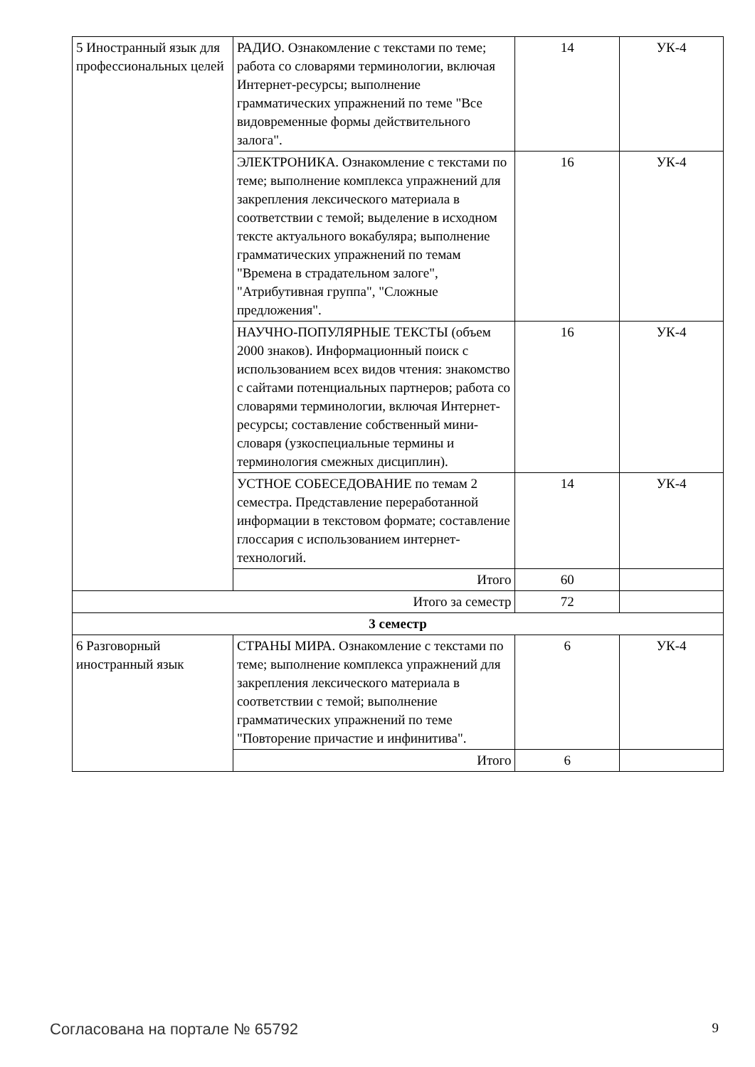| 5 Иностранный язык для профессиональных целей | РАДИО. Ознакомление с текстами по теме; работа со словарями терминологии, включая Интернет-ресурсы; выполнение грамматических упражнений по теме "Все видовременные формы действительного залога". | 14 | УК-4 |
| | ЭЛЕКТРОНИКА. Ознакомление с текстами по теме; выполнение комплекса упражнений для закрепления лексического материала в соответствии с темой; выделение в исходном тексте актуального вокабуляра; выполнение грамматических упражнений по темам "Времена в страдательном залоге", "Атрибутивная группа", "Сложные предложения". | 16 | УК-4 |
| | НАУЧНО-ПОПУЛЯРНЫЕ ТЕКСТЫ (объем 2000 знаков). Информационный поиск с использованием всех видов чтения: знакомство с сайтами потенциальных партнеров; работа со словарями терминологии, включая Интернет-ресурсы; составление собственный мини-словаря (узкоспециальные термины и терминология смежных дисциплин). | 16 | УК-4 |
| | УСТНОЕ СОБЕСЕДОВАНИЕ по темам 2 семестра. Представление переработанной информации в текстовом формате; составление глоссария с использованием интернет-технологий. | 14 | УК-4 |
| | Итого | 60 | |
| Итого за семестр | | 72 | |
| 3 семестр | | | |
| 6 Разговорный иностранный язык | СТРАНЫ МИРА. Ознакомление с текстами по теме; выполнение комплекса упражнений для закрепления лексического материала в соответствии с темой; выполнение грамматических упражнений по теме "Повторение причастие и инфинитива". | 6 | УК-4 |
| | Итого | 6 | |
Согласована на портале № 65792 9